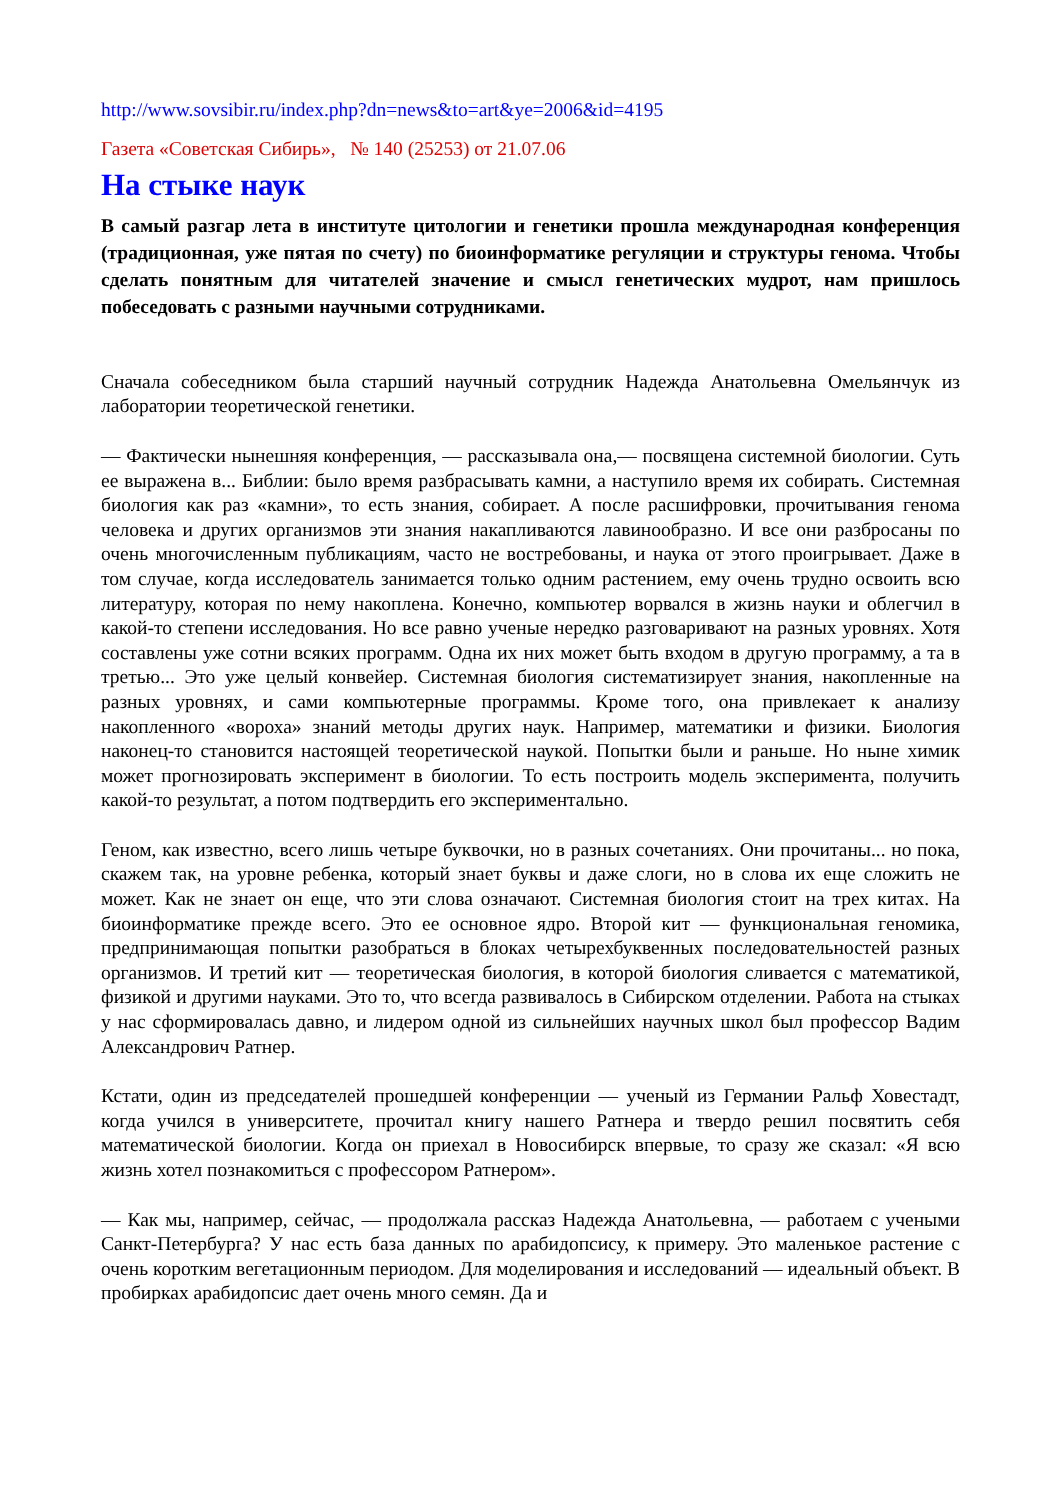http://www.sovsibir.ru/index.php?dn=news&to=art&ye=2006&id=4195
Газета «Советская Сибирь», № 140 (25253) от 21.07.06
На стыке наук
В самый разгар лета в институте цитологии и генетики прошла международная конференция (традиционная, уже пятая по счету) по биоинформатике регуляции и структуры генома. Чтобы сделать понятным для читателей значение и смысл генетических мудрот, нам пришлось побеседовать с разными научными сотрудниками.
Сначала собеседником была старший научный сотрудник Надежда Анатольевна Омельянчук из лаборатории теоретической генетики.
— Фактически нынешняя конференция, — рассказывала она,— посвящена системной биологии. Суть ее выражена в... Библии: было время разбрасывать камни, а наступило время их собирать. Системная биология как раз «камни», то есть знания, собирает. А после расшифровки, прочитывания генома человека и других организмов эти знания накапливаются лавинообразно. И все они разбросаны по очень многочисленным публикациям, часто не востребованы, и наука от этого проигрывает. Даже в том случае, когда исследователь занимается только одним растением, ему очень трудно освоить всю литературу, которая по нему накоплена. Конечно, компьютер ворвался в жизнь науки и облегчил в какой-то степени исследования. Но все равно ученые нередко разговаривают на разных уровнях. Хотя составлены уже сотни всяких программ. Одна их них может быть входом в другую программу, а та в третью... Это уже целый конвейер. Системная биология систематизирует знания, накопленные на разных уровнях, и сами компьютерные программы. Кроме того, она привлекает к анализу накопленного «вороха» знаний методы других наук. Например, математики и физики. Биология наконец-то становится настоящей теоретической наукой. Попытки были и раньше. Но ныне химик может прогнозировать эксперимент в биологии. То есть построить модель эксперимента, получить какой-то результат, а потом подтвердить его экспериментально.
Геном, как известно, всего лишь четыре буквочки, но в разных сочетаниях. Они прочитаны... но пока, скажем так, на уровне ребенка, который знает буквы и даже слоги, но в слова их еще сложить не может. Как не знает он еще, что эти слова означают. Системная биология стоит на трех китах. На биоинформатике прежде всего. Это ее основное ядро. Второй кит — функциональная геномика, предпринимающая попытки разобраться в блоках четырехбуквенных последовательностей разных организмов. И третий кит — теоретическая биология, в которой биология сливается с математикой, физикой и другими науками. Это то, что всегда развивалось в Сибирском отделении. Работа на стыках у нас сформировалась давно, и лидером одной из сильнейших научных школ был профессор Вадим Александрович Ратнер.
Кстати, один из председателей прошедшей конференции — ученый из Германии Ральф Ховестадт, когда учился в университете, прочитал книгу нашего Ратнера и твердо решил посвятить себя математической биологии. Когда он приехал в Новосибирск впервые, то сразу же сказал: «Я всю жизнь хотел познакомиться с профессором Ратнером».
— Как мы, например, сейчас, — продолжала рассказ Надежда Анатольевна, — работаем с учеными Санкт-Петербурга? У нас есть база данных по арабидопсису, к примеру. Это маленькое растение с очень коротким вегетационным периодом. Для моделирования и исследований — идеальный объект. В пробирках арабидопсис дает очень много семян. Да и